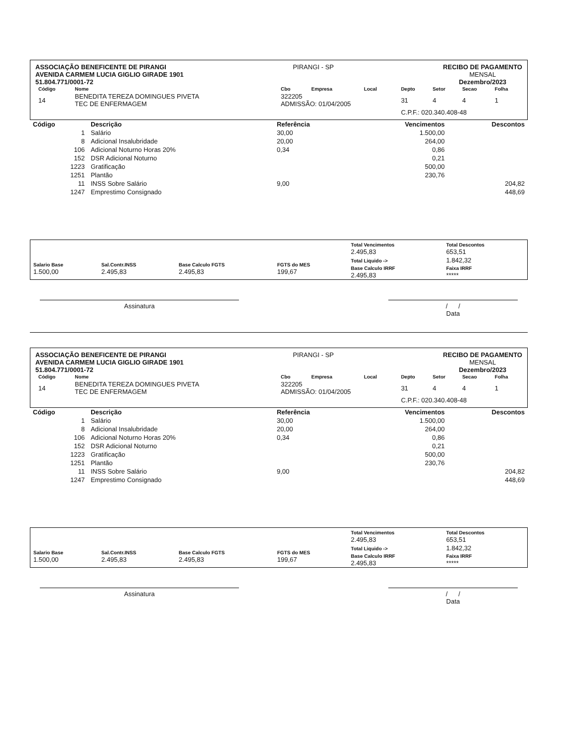ASSOCIAÇÃO BENEFICENTE DE PIRANGI
AVENIDA CARMEM LUCIA GIGLIO GIRADE 1901
51.804.771/0001-72
PIRANGI - SP RECIBO DE PAGAMENTO
MENSAL
Dezembro/2023
| Código | Nome | Cbo | Empresa | Local | Depto | Setor | Secao | Folha |
| --- | --- | --- | --- | --- | --- | --- | --- | --- |
| 14 | BENEDITA TEREZA DOMINGUES PIVETA TEC DE ENFERMAGEM | 322205 ADMISSÃO: 01/04/2005 | | | 31 | 4 | 4 | 1 |
| | | | | | C.P.F.: 020.340.408-48 | | | |
| Código | Descrição | Referência | Vencimentos | Descontos |
| --- | --- | --- | --- | --- |
| 1 | Salário | 30,00 | 1.500,00 | |
| 8 | Adicional Insalubridade | 20,00 | 264,00 | |
| 106 | Adicional Noturno Horas 20% | 0,34 | 0,86 | |
| 152 | DSR Adicional Noturno | | 0,21 | |
| 1223 | Gratificação | | 500,00 | |
| 1251 | Plantão | | 230,76 | |
| 11 | INSS Sobre Salário | 9,00 | | 204,82 |
| 1247 | Emprestimo Consignado | | | 448,69 |
| | | | | Total Vencimentos 2.495,83 | Total Descontos 653,51 |
| Salario Base 1.500,00 | Sal.Contr.INSS 2.495,83 | Base Calculo FGTS 2.495,83 | FGTS do MES 199,67 | Total Liquido -> Base Calculo IRRF 2.495,83 | 1.842,32 Faixa IRRF ***** |
Assinatura / /
Data
ASSOCIAÇÃO BENEFICENTE DE PIRANGI
AVENIDA CARMEM LUCIA GIGLIO GIRADE 1901
51.804.771/0001-72
PIRANGI - SP RECIBO DE PAGAMENTO
MENSAL
Dezembro/2023
| Código | Nome | Cbo | Empresa | Local | Depto | Setor | Secao | Folha |
| --- | --- | --- | --- | --- | --- | --- | --- | --- |
| 14 | BENEDITA TEREZA DOMINGUES PIVETA TEC DE ENFERMAGEM | 322205 ADMISSÃO: 01/04/2005 | | | 31 | 4 | 4 | 1 |
| | | | | | C.P.F.: 020.340.408-48 | | | |
| Código | Descrição | Referência | Vencimentos | Descontos |
| --- | --- | --- | --- | --- |
| 1 | Salário | 30,00 | 1.500,00 | |
| 8 | Adicional Insalubridade | 20,00 | 264,00 | |
| 106 | Adicional Noturno Horas 20% | 0,34 | 0,86 | |
| 152 | DSR Adicional Noturno | | 0,21 | |
| 1223 | Gratificação | | 500,00 | |
| 1251 | Plantão | | 230,76 | |
| 11 | INSS Sobre Salário | 9,00 | | 204,82 |
| 1247 | Emprestimo Consignado | | | 448,69 |
| | | | | Total Vencimentos 2.495,83 | Total Descontos 653,51 |
| Salario Base 1.500,00 | Sal.Contr.INSS 2.495,83 | Base Calculo FGTS 2.495,83 | FGTS do MES 199,67 | Total Liquido -> Base Calculo IRRF 2.495,83 | 1.842,32 Faixa IRRF ***** |
Assinatura / /
Data